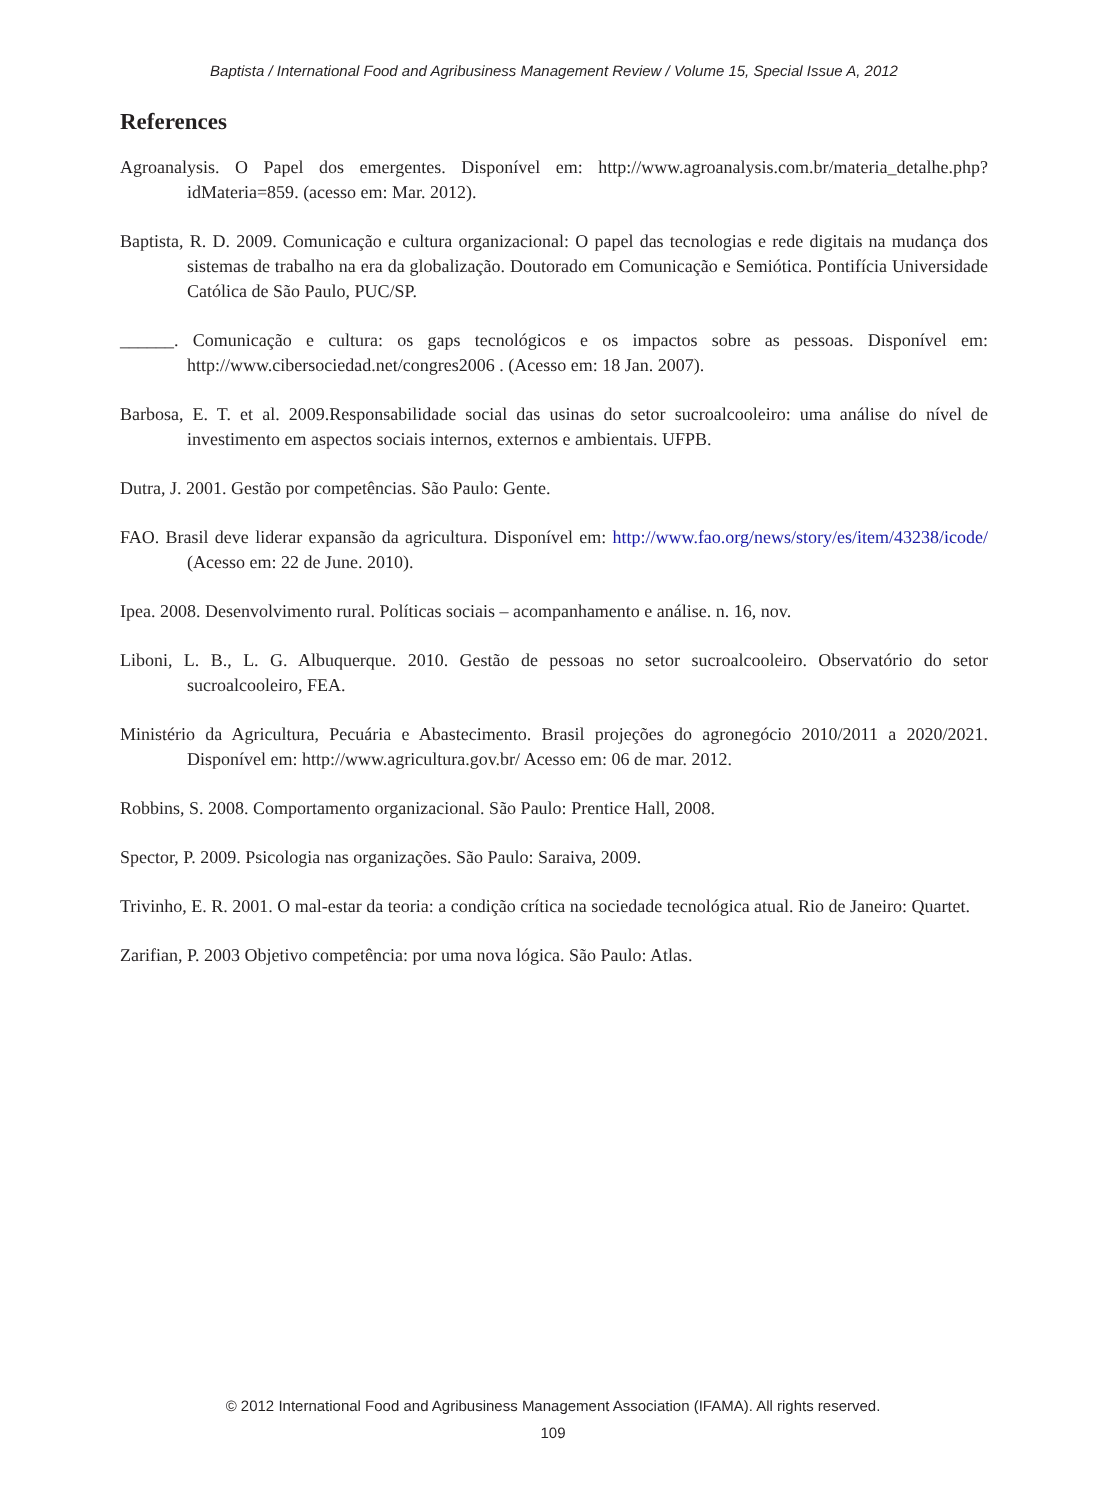Baptista / International Food and Agribusiness Management Review / Volume 15, Special Issue A, 2012
References
Agroanalysis. O Papel dos emergentes. Disponível em: http://www.agroanalysis.com.br/materia_detalhe.php?idMateria=859. (acesso em: Mar. 2012).
Baptista, R. D. 2009. Comunicação e cultura organizacional: O papel das tecnologias e rede digitais na mudança dos sistemas de trabalho na era da globalização. Doutorado em Comunicação e Semiótica. Pontifícia Universidade Católica de São Paulo, PUC/SP.
______. Comunicação e cultura: os gaps tecnológicos e os impactos sobre as pessoas. Disponível em: http://www.cibersociedad.net/congres2006 . (Acesso em: 18 Jan. 2007).
Barbosa, E. T. et al. 2009.Responsabilidade social das usinas do setor sucroalcooleiro: uma análise do nível de investimento em aspectos sociais internos, externos e ambientais. UFPB.
Dutra, J. 2001. Gestão por competências. São Paulo: Gente.
FAO. Brasil deve liderar expansão da agricultura. Disponível em: http://www.fao.org/news/story/es/item/43238/icode/ (Acesso em: 22 de June. 2010).
Ipea. 2008. Desenvolvimento rural. Políticas sociais – acompanhamento e análise. n. 16, nov.
Liboni, L. B., L. G. Albuquerque. 2010. Gestão de pessoas no setor sucroalcooleiro. Observatório do setor sucroalcooleiro, FEA.
Ministério da Agricultura, Pecuária e Abastecimento. Brasil projeções do agronegócio 2010/2011 a 2020/2021. Disponível em: http://www.agricultura.gov.br/ Acesso em: 06 de mar. 2012.
Robbins, S. 2008. Comportamento organizacional. São Paulo: Prentice Hall, 2008.
Spector, P. 2009. Psicologia nas organizações. São Paulo: Saraiva, 2009.
Trivinho, E. R. 2001. O mal-estar da teoria: a condição crítica na sociedade tecnológica atual. Rio de Janeiro: Quartet.
Zarifian, P. 2003 Objetivo competência: por uma nova lógica. São Paulo: Atlas.
© 2012 International Food and Agribusiness Management Association (IFAMA). All rights reserved.
109